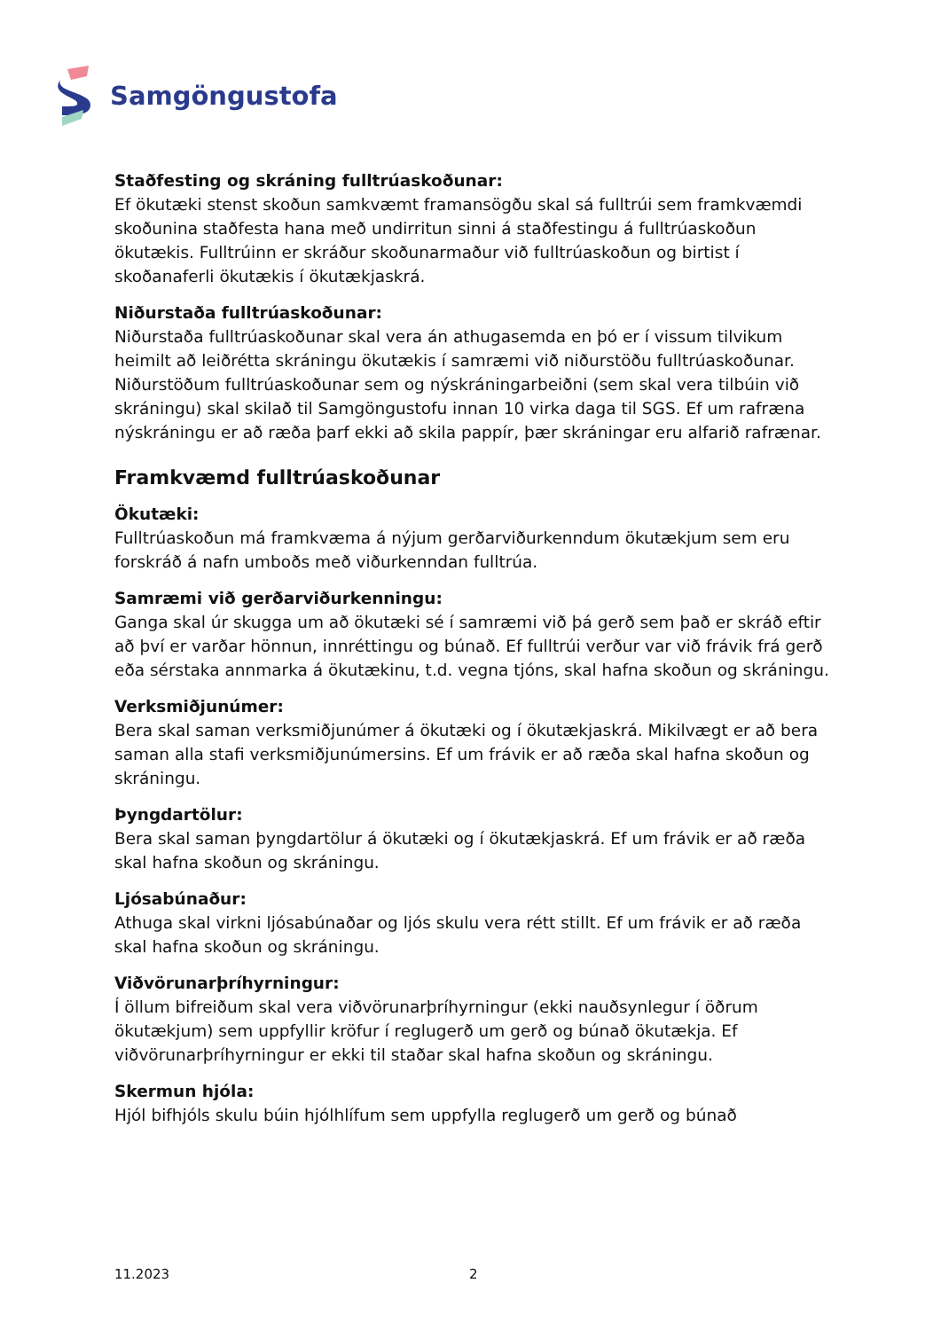Samgöngustofa
Staðfesting og skráning fulltrúaskoðunar:
Ef ökutæki stenst skoðun samkvæmt framansögðu skal sá fulltrúi sem framkvæmdi skoðunina staðfesta hana með undirritun sinni á staðfestingu á fulltrúaskoðun ökutækis. Fulltrúinn er skráður skoðunarmaður við fulltrúaskoðun og birtist í skoðanaferli ökutækis í ökutækjaskrá.
Niðurstaða fulltrúaskoðunar:
Niðurstaða fulltrúaskoðunar skal vera án athugasemda en þó er í vissum tilvikum heimilt að leiðrétta skráningu ökutækis í samræmi við niðurstöðu fulltrúaskoðunar. Niðurstöðum fulltrúaskoðunar sem og nýskráningarbeiðni (sem skal vera tilbúin við skráningu) skal skilað til Samgöngustofu innan 10 virka daga til SGS. Ef um rafræna nýskráningu er að ræða þarf ekki að skila pappír, þær skráningar eru alfarið rafrænar.
Framkvæmd fulltrúaskoðunar
Ökutæki:
Fulltrúaskoðun má framkvæma á nýjum gerðarviðurkenndum ökutækjum sem eru forskráð á nafn umboðs með viðurkenndan fulltrúa.
Samræmi við gerðarviðurkenningu:
Ganga skal úr skugga um að ökutæki sé í samræmi við þá gerð sem það er skráð eftir að því er varðar hönnun, innréttingu og búnað. Ef fulltrúi verður var við frávik frá gerð eða sérstaka annmarka á ökutækinu, t.d. vegna tjóns, skal hafna skoðun og skráningu.
Verksmiðjunúmer:
Bera skal saman verksmiðjunúmer á ökutæki og í ökutækjaskrá. Mikilvægt er að bera saman alla stafi verksmiðjunúmersins. Ef um frávik er að ræða skal hafna skoðun og skráningu.
Þyngdartölur:
Bera skal saman þyngdartölur á ökutæki og í ökutækjaskrá. Ef um frávik er að ræða skal hafna skoðun og skráningu.
Ljósabúnaður:
Athuga skal virkni ljósabúnaðar og ljós skulu vera rétt stillt. Ef um frávik er að ræða skal hafna skoðun og skráningu.
Viðvörunarþríhyrningur:
Í öllum bifreiðum skal vera viðvörunarþríhyrningur (ekki nauðsynlegur í öðrum ökutækjum) sem uppfyllir kröfur í reglugerð um gerð og búnað ökutækja. Ef viðvörunarþríhyrningur er ekki til staðar skal hafna skoðun og skráningu.
Skermun hjóla:
Hjól bifhjóls skulu búin hjólhlífum sem uppfylla reglugerð um gerð og búnað
11.2023 2